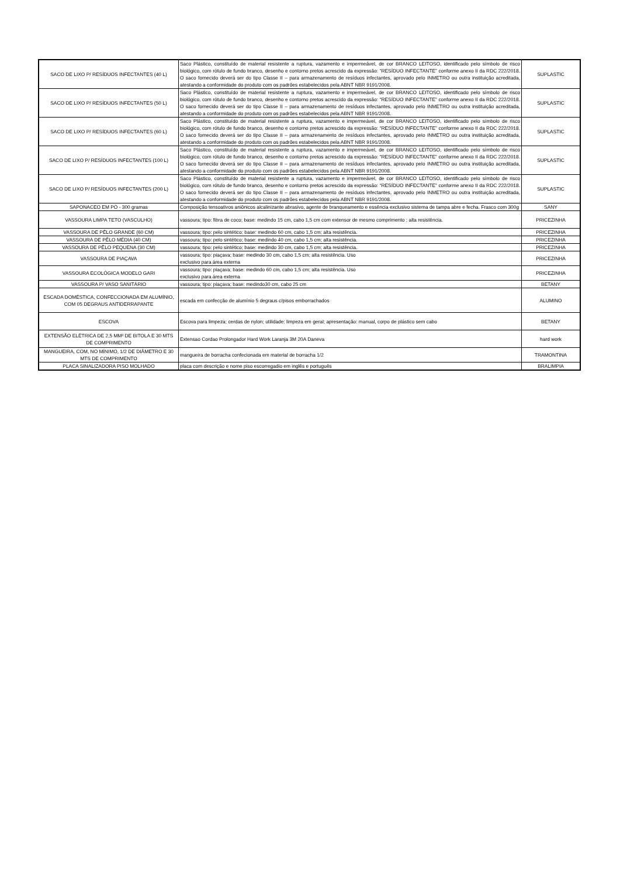| SACO DE LIXO P/ RESÍDUOS INFECTANTES (40 L) | Saco Plástico, constituído de material resistente a ruptura, vazamento e impermeável, de cor BRANCO LEITOSO, identificado pelo símbolo de risco biológico, com rótulo de fundo branco, desenho e contorno pretos acrescido da expressão: “RESÍDUO INFECTANTE” conforme anexo II da RDC 222/2018. O saco fornecido deverá ser do tipo Classe II – para armazenamento de resíduos infectantes, aprovado pelo INMETRO ou outra instituição acreditada, atestando a conformidade do produto com os padrões estabelecidos pela ABNT NBR 9191/2008. | SUPLASTIC |
| SACO DE LIXO P/ RESÍDUOS INFECTANTES (50 L) | Saco Plástico, constituído de material resistente a ruptura, vazamento e impermeável, de cor BRANCO LEITOSO, identificado pelo símbolo de risco biológico, com rótulo de fundo branco, desenho e contorno pretos acrescido da expressão: “RESÍDUO INFECTANTE” conforme anexo II da RDC 222/2018. O saco fornecido deverá ser do tipo Classe II – para armazenamento de resíduos infectantes, aprovado pelo INMETRO ou outra instituição acreditada, atestando a conformidade do produto com os padrões estabelecidos pela ABNT NBR 9191/2008. | SUPLASTIC |
| SACO DE LIXO P/ RESÍDUOS INFECTANTES (60 L) | Saco Plástico, constituído de material resistente a ruptura, vazamento e impermeável, de cor BRANCO LEITOSO, identificado pelo símbolo de risco biológico, com rótulo de fundo branco, desenho e contorno pretos acrescido da expressão: “RESÍDUO INFECTANTE” conforme anexo II da RDC 222/2018. O saco fornecido deverá ser do tipo Classe II – para armazenamento de resíduos infectantes, aprovado pelo INMETRO ou outra instituição acreditada, atestando a conformidade do produto com os padrões estabelecidos pela ABNT NBR 9191/2008. | SUPLASTIC |
| SACO DE LIXO P/ RESÍDUOS INFECTANTES (100 L) | Saco Plástico, constituído de material resistente a ruptura, vazamento e impermeável, de cor BRANCO LEITOSO, identificado pelo símbolo de risco biológico, com rótulo de fundo branco, desenho e contorno pretos acrescido da expressão: “RESÍDUO INFECTANTE” conforme anexo II da RDC 222/2018. O saco fornecido deverá ser do tipo Classe II – para armazenamento de resíduos infectantes, aprovado pelo INMETRO ou outra instituição acreditada, atestando a conformidade do produto com os padrões estabelecidos pela ABNT NBR 9191/2008. | SUPLASTIC |
| SACO DE LIXO P/ RESÍDUOS INFECTANTES (200 L) | Saco Plástico, constituído de material resistente a ruptura, vazamento e impermeável, de cor BRANCO LEITOSO, identificado pelo símbolo de risco biológico, com rótulo de fundo branco, desenho e contorno pretos acrescido da expressão: “RESÍDUO INFECTANTE” conforme anexo II da RDC 222/2018. O saco fornecido deverá ser do tipo Classe II – para armazenamento de resíduos infectantes, aprovado pelo INMETRO ou outra instituição acreditada, atestando a conformidade do produto com os padrões estabelecidos pela ABNT NBR 9191/2008. | SUPLASTIC |
| SAPONACEO EM PÓ - 300 gramas | Composição tensoativos aniônicos alcalinizante abrasivo, agente de branqueamento e essência exclusivo sistema de tampa abre e fecha. Frasco com 300g | SANY |
| VASSOURA LIMPA TETO (VASCULHO) | vassoura; tipo: fibra de coco; base: medindo 15 cm, cabo 1,5 cm com extensor de mesmo comprimento ; alta resistência. | PRICEZINHA |
| VASSOURA DE PÊLO GRANDE (60 CM) | vassoura; tipo: pelo sintético; base: medindo 60 cm, cabo 1,5 cm; alta resistência. | PRICEZINHA |
| VASSOURA DE PÊLO MÉDIA (40 CM) | vassoura; tipo: pelo sintético; base: medindo 40 cm, cabo 1,5 cm; alta resistência. | PRICEZINHA |
| VASSOURA DE PÊLO PEQUENA (30 CM) | vassoura; tipo: pelo sintético; base: medindo 30 cm, cabo 1,5 cm; alta resistência. | PRICEZINHA |
| VASSOURA DE PIAÇAVA | vassoura; tipo: piaçava; base: medindo 30 cm, cabo 1,5 cm; alta resistência. Uso exclusivo para área externa | PRICEZINHA |
| VASSOURA ECOLÓGICA MODELO GARI | vassoura; tipo: piaçava; base: medindo 60 cm, cabo 1,5 cm; alta resistência. Uso exclusivo para área externa | PRICEZINHA |
| VASSOURA P/ VASO SANITÁRIO | vassoura; tipo: piaçava; base: medindo30 cm, cabo 25 cm | BETANY |
| ESCADA DOMÉSTICA, CONFECCIONADA EM ALUMÍNIO, COM 05 DEGRAUS ANTIDERRAPANTE | escada em confecção de alumínio 5 degraus c/pisos emborrachados | ALUMINO |
| ESCOVA | Escova para limpeza; cerdas de nylon; utilidade: limpeza em geral; apresentação: manual, corpo de plástico sem cabo | BETANY |
| EXTENSÃO ELÉTRICA DE 2,5 MM² DE BITOLA E 30 MTS DE COMPRIMENTO | Extensao Cordao Prolongador Hard Work Laranja 3M 20A Daneva | hard work |
| MANGUEIRA, COM, NO MÍNIMO, 1/2 DE DIÂMETRO E 30 MTS DE COMPRIMENTO | mangueira de borracha confecionada em material de borracha 1/2 | TRAMONTINA |
| PLACA SINALIZADORA PISO MOLHADO | placa com descrição e nome piso escorregadio em inglês e português | BRALIMPIA |